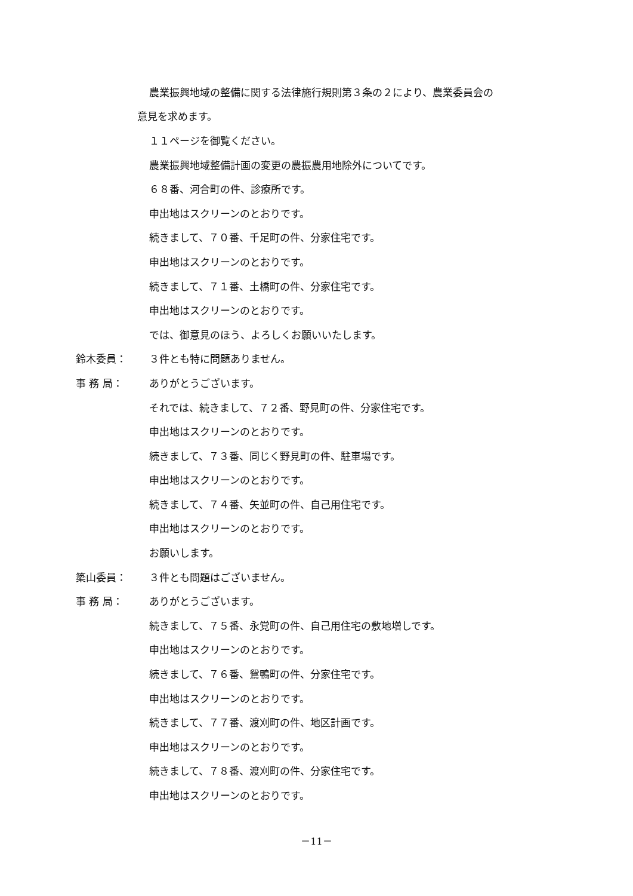農業振興地域の整備に関する法律施行規則第３条の２により、農業委員会の
意見を求めます。
１１ページを御覧ください。
農業振興地域整備計画の変更の農振農用地除外についてです。
６８番、河合町の件、診療所です。
申出地はスクリーンのとおりです。
続きまして、７０番、千足町の件、分家住宅です。
申出地はスクリーンのとおりです。
続きまして、７１番、土橋町の件、分家住宅です。
申出地はスクリーンのとおりです。
では、御意見のほう、よろしくお願いいたします。
鈴木委員： ３件とも特に問題ありません。
事 務 局： ありがとうございます。
それでは、続きまして、７２番、野見町の件、分家住宅です。
申出地はスクリーンのとおりです。
続きまして、７３番、同じく野見町の件、駐車場です。
申出地はスクリーンのとおりです。
続きまして、７４番、矢並町の件、自己用住宅です。
申出地はスクリーンのとおりです。
お願いします。
簗山委員： ３件とも問題はございません。
事 務 局： ありがとうございます。
続きまして、７５番、永覚町の件、自己用住宅の敷地増しです。
申出地はスクリーンのとおりです。
続きまして、７６番、鴛鴨町の件、分家住宅です。
申出地はスクリーンのとおりです。
続きまして、７７番、渡刈町の件、地区計画です。
申出地はスクリーンのとおりです。
続きまして、７８番、渡刈町の件、分家住宅です。
申出地はスクリーンのとおりです。
－11－